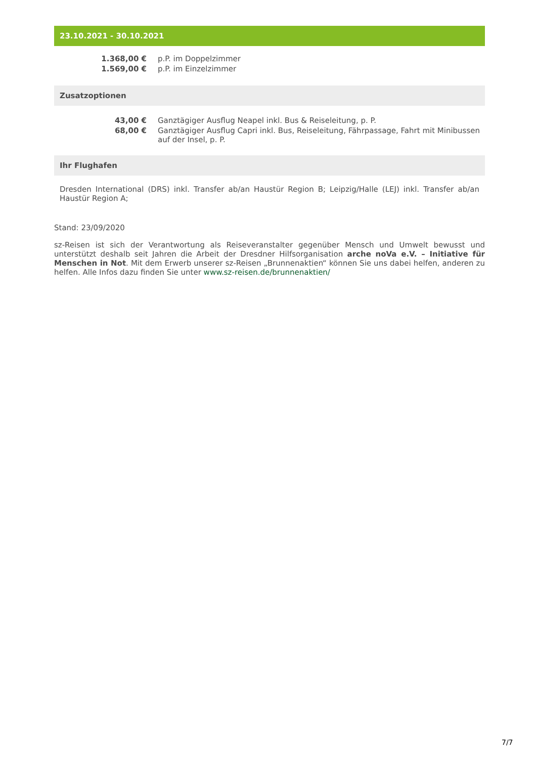23.10.2021 - 30.10.2021
| 1.368,00 € | p.P. im Doppelzimmer |
| 1.569,00 € | p.P. im Einzelzimmer |
Zusatzoptionen
| 43,00 € | Ganztägiger Ausflug Neapel inkl. Bus & Reiseleitung, p. P. |
| 68,00 € | Ganztägiger Ausflug Capri inkl. Bus, Reiseleitung, Fährpassage, Fahrt mit Minibussen auf der Insel, p. P. |
Ihr Flughafen
Dresden International (DRS) inkl. Transfer ab/an Haustür Region B; Leipzig/Halle (LEJ) inkl. Transfer ab/an Haustür Region A;
Stand: 23/09/2020
sz-Reisen ist sich der Verantwortung als Reiseveranstalter gegenüber Mensch und Umwelt bewusst und unterstützt deshalb seit Jahren die Arbeit der Dresdner Hilfsorganisation arche noVa e.V. – Initiative für Menschen in Not. Mit dem Erwerb unserer sz-Reisen „Brunnenaktien“ können Sie uns dabei helfen, anderen zu helfen. Alle Infos dazu finden Sie unter www.sz-reisen.de/brunnenaktien/
7/7